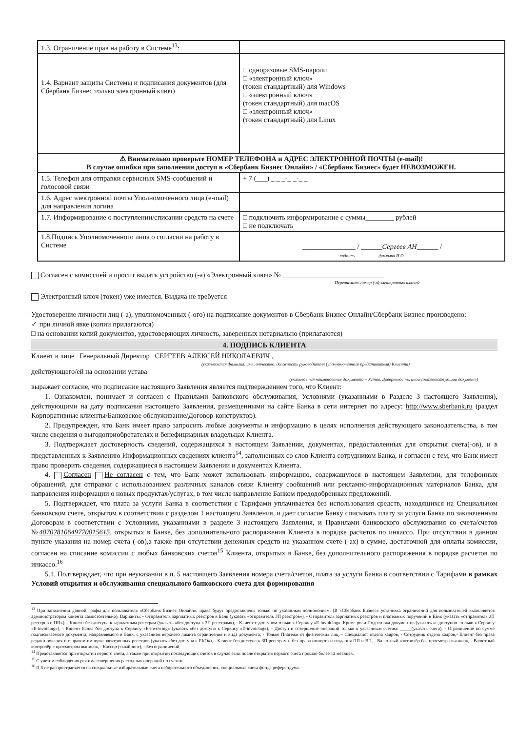| 1.3. Ограничение прав на работу в Системе<sup>13</sup>: | |
| 1.4. Вариант защиты Системы и подписания документов (для Сбербанк Бизнес только электронный ключ) | □ одноразовые SMS-пароли □ «электронный ключ» (токен стандартный) для Windows □ «электронный ключ» (токен стандартный) для macOS □ «электронный ключ» (токен стандартный) для Linux |
| ⚠ Внимательно проверьте НОМЕР ТЕЛЕФОНА и АДРЕС ЭЛЕКТРОННОЙ ПОЧТЫ (e-mail)! В случае ошибки при заполнении доступ в «Сбербанк Бизнес Онлайн» / «Сбербанк Бизнес» будет НЕВОЗМОЖЕН. | |
| 1.5. Телефон для отправки сервисных SMS-сообщений и голосовой связи | + 7 (___) _ _ _-_ _-_ _ |
| 1.6. Адрес электронной почты Уполномоченного лица (e-mail) для направления логина | |
| 1.7. Информирование о поступлении/списании средств на счете | □ подключить информирование с суммы________ рублей □ не подключать |
| 1.8.Подпись Уполномоченного лица о согласии на работу в Системе | _______________ / ______ Сергеев АН ______ / подпись фамилия И.О. |
Согласен с комиссией и просит выдать устройство (-а) «Электронный ключ» №_____________________________
Перечислить номер (-а) электронных ключей
Электронный ключ (токен) уже имеется. Выдача не требуется
Удостоверение личности лиц (-а), уполномоченных (-ого) на подписание документов в Сбербанк Бизнес Онлайн/Сбербанк Бизнес произведено:
✓ при личной явке (копии прилагаются)
□ на основании копий документов, удостоверяющих личность, заверенных нотариально (прилагаются)
4. ПОДПИСЬ КЛИЕНТА
Клиент в лице Генеральный Директор СЕРГЕЕВ АЛЕКСЕЙ НИКОЛАЕВИЧ ,
(указывается фамилия, имя, отчество, должность руководителя (уполномоченного представителя) Клиента)
действующего/ей на основании устава
(указывается наименование документа – Устав, Доверенность, иной соответствующий документ)
выражает согласие, что подписание настоящего Заявления является подтверждением того, что Клиент:
1. Ознакомлен, понимает и согласен с Правилами банковского обслуживания, Условиями (указанными в Разделе 3 настоящего Заявления), действующими на дату подписания настоящего Заявления, размещенными на сайте Банка в сети интернет по адресу: http://www.sberbank.ru (раздел Корпоративные клиенты/Банковское обслуживание/Договор-конструктор).
2. Предупрежден, что Банк имеет право запросить любые документы и информацию в целях исполнения действующего законодательства, в том числе сведения о выгодоприобретателях и бенефициарных владельцах Клиента.
3. Подтверждает достоверность сведений, содержащихся в настоящем Заявлении, документах, предоставленных для открытия счета(-ов), и в представленных к Заявлению Информационных сведениях клиента<sup>14</sup>, заполненных со слов Клиента сотрудником Банка, и согласен с тем, что Банк имеет право проверить сведения, содержащиеся в настоящем Заявлении и документах Клиента.
4. Согласен Не согласен с тем, что Банк может использовать информацию, содержащуюся в настоящем Заявлении, для телефонных обращений, для отправки с использованием различных каналов связи Клиенту сообщений или рекламно-информационных материалов Банка, для направления информации о новых продуктах/услугах, в том числе направление Банком предодобренных предложений.
5. Подтверждает, что плата за услуги Банка в соответствии с Тарифами уплачивается без использования средств, находящихся на Специальном банковском счете, открытом в соответствии с разделом 1 настоящего Заявления, и дает согласие Банку списывать плату за услуги Банка по заключенным Договорам в соответствии с Условиями, указанными в разделе 3 настоящего Заявления, и Правилами банковского обслуживания со счета/счетов №40702810649770015615, открытых в Банке, без дополнительного распоряжения Клиента в порядке расчетов по инкассо. При отсутствии в данном пункте указания на номер счета (-ов),а также при отсутствии денежных средств на указанном счете (-ах) в сумме, достаточной для оплаты комиссии, согласен на списание комиссии с любых банковских счетов<sup>15</sup> Клиента, открытых в Банке, без дополнительного распоряжения в порядке расчетов по инкассо.<sup>16</sup>
5.1. Подтверждает, что при неуказании в п. 5 настоящего Заявления номера счета/счетов, плата за услуги Банка в соответствии с Тарифами в рамках Условий открытия и обслуживания специального банковского счета для формирования
<sup>13</sup> При заполнении данной графы для пользователя «Сбербанк Бизнес Онлайн», права будут предоставлены только по указанным полномочиям. (В «Сбербанк Бизнес» установка ограничений для пользователей выполняется администратором клиента самостоятельно). Варианты: - Отправитель зарплатных реестров в Банк (указать «отправитель ЗП реестров»), - Отправитель зарплатных реестров и платежных поручений в Банк (указать «отправитель ЗП реестров и ПП»), - Клиент без доступа к зарплатным реестрам (указать «без доступа к ЗП реестрам»), - Клиент с доступом только к Сервису «E-invoicing». Кроме роли Подготовка документов (указать «с доступом -только к Сервису «E-invoicing»), - Клиент Банка без доступа к Сервису «E-invoicing» (указать «без доступа к Сервису «E-invoicing»), - Доступ и совершение операций только к указанным счетам: _____(указать счета), - Ограничение по сумме подписываемого документа, направляемого в Банк, с указанием верхнего лимита ограничения и вида документа, - Только Платежи от физических лиц, - Специалист отдела кадров, - Сотрудник отдела кадров,- Клиент без права редактирования и с правом импорта электронных реестров (указать «без доступа к РКО»), - Клиент без доступа к ЗП реестрам и без права импорта и создания ПП и ВП, - Валютный контролёр без просмотра выписок, - Валютный контролёр с просмотром выписок, - Кассир (эквайринг), - Без ограничений
<sup>14</sup> Представляется при открытии первого счета, а также при открытии последующих счетов в случае если после открытия первого счета прошло более 12 месяцев.
<sup>15</sup> С учетом соблюдения режима совершения расходных операций по счетам
<sup>16</sup> П.5 не распространяется на специальные избирательные счета избирательного объединения, специальные счета фонда референдума.